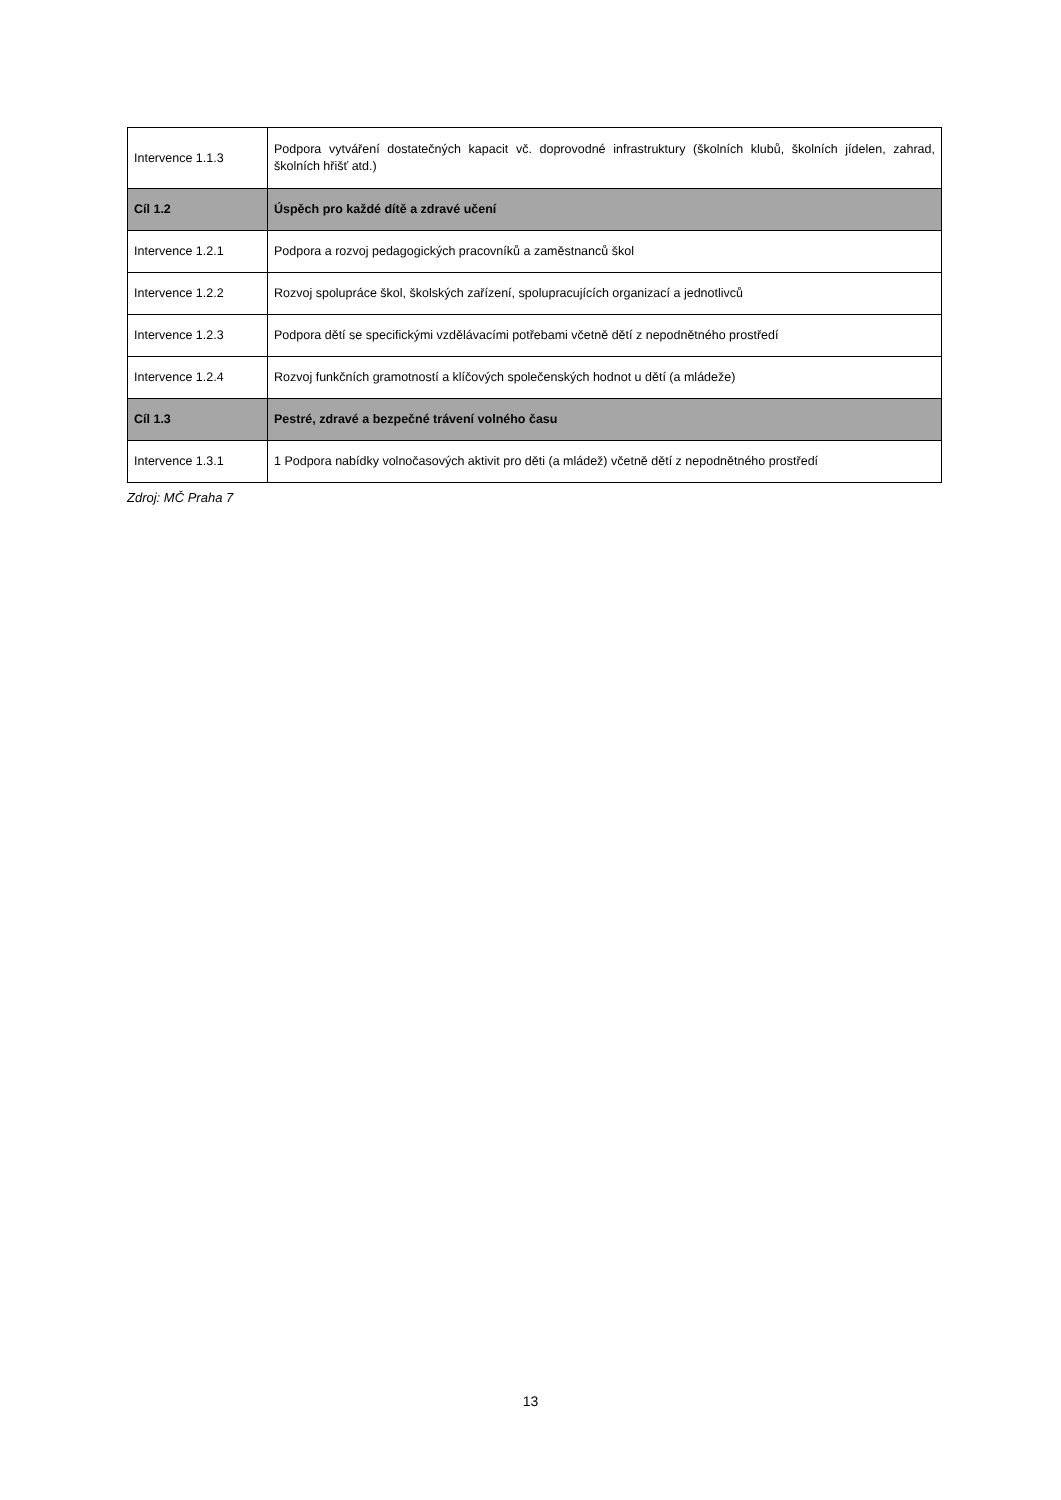| Intervence 1.1.3 | Podpora vytváření dostatečných kapacit vč. doprovodné infrastruktury (školních klubů, školních jídelen, zahrad, školních hřišť atd.) |
| Cíl 1.2 | Úspěch pro každé dítě a zdravé učení |
| Intervence 1.2.1 | Podpora a rozvoj pedagogických pracovníků a zaměstnanců škol |
| Intervence 1.2.2 | Rozvoj spolupráce škol, školských zařízení, spolupracujících organizací a jednotlivců |
| Intervence 1.2.3 | Podpora dětí se specifickými vzdělávacími potřebami včetně dětí z nepodnětného prostředí |
| Intervence 1.2.4 | Rozvoj funkčních gramotností a klíčových společenských hodnot u dětí (a mládeže) |
| Cíl 1.3 | Pestré, zdravé a bezpečné trávení volného času |
| Intervence 1.3.1 | 1 Podpora nabídky volnočasových aktivit pro děti (a mládež) včetně dětí z nepodnětného prostředí |
Zdroj: MČ Praha 7
13